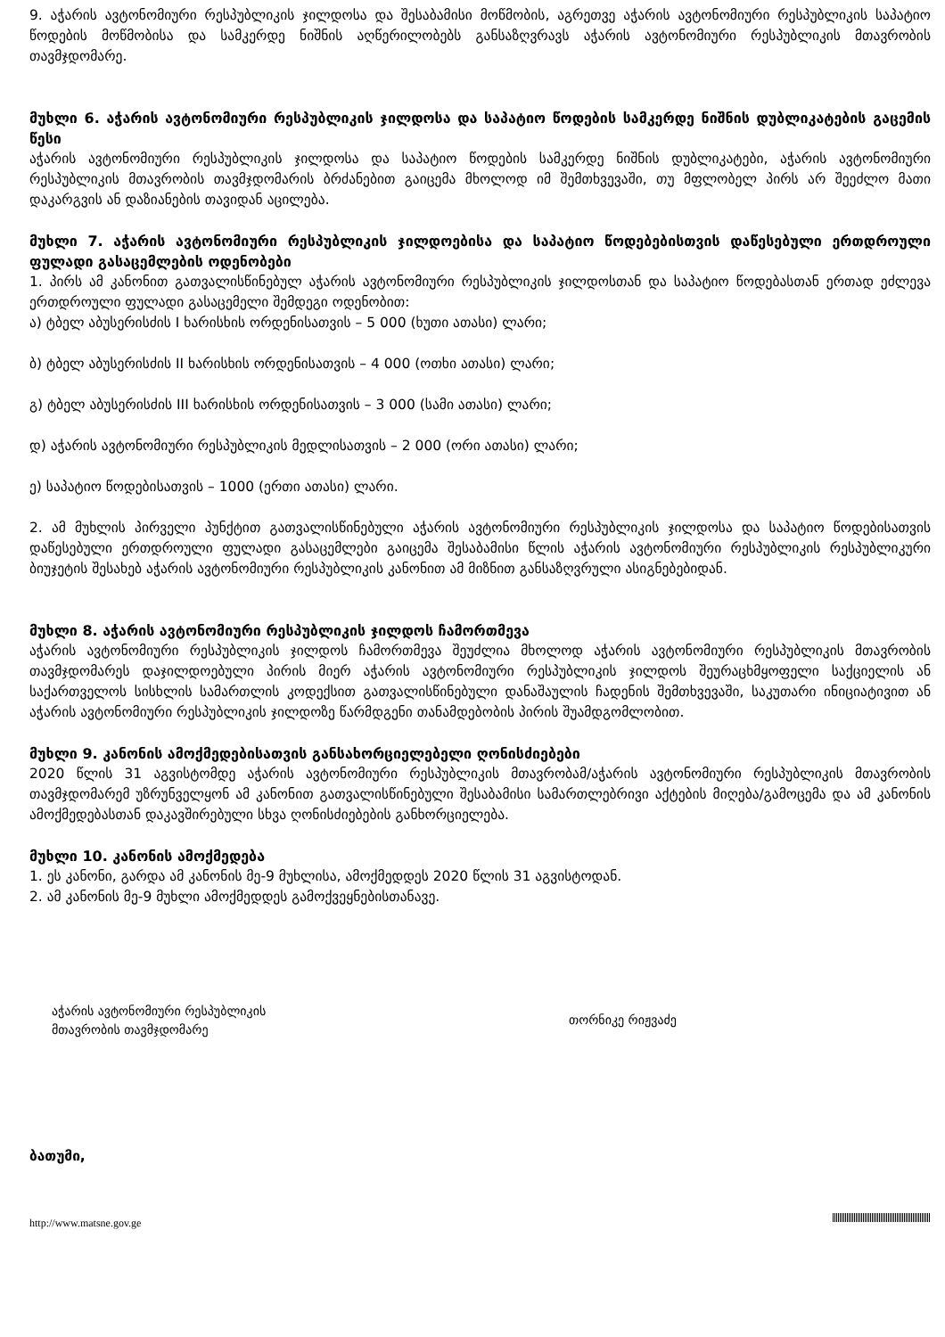9. აჭარის ავტონომიური რესპუბლიკის ჯილდოსა და შესაბამისი მოწმობის, აგრეთვე აჭარის ავტონომიური რესპუბლიკის საპატიო წოდების მოწმობისა და სამკერდე ნიშნის აღწერილობებს განსაზღვრავს აჭარის ავტონომიური რესპუბლიკის მთავრობის თავმჯდომარე.
მუხლი 6. აჭარის ავტონომიური რესპუბლიკის ჯილდოსა და საპატიო წოდების სამკერდე ნიშნის დუბლიკატების გაცემის წესი
აჭარის ავტონომიური რესპუბლიკის ჯილდოსა და საპატიო წოდების სამკერდე ნიშნის დუბლიკატები, აჭარის ავტონომიური რესპუბლიკის მთავრობის თავმჯდომარის ბრძანებით გაიცემა მხოლოდ იმ შემთხვევაში, თუ მფლობელ პირს არ შეეძლო მათი დაკარგვის ან დაზიანების თავიდან აცილება.
მუხლი 7. აჭარის ავტონომიური რესპუბლიკის ჯილდოებისა და საპატიო წოდებებისთვის დაწესებული ერთდროული ფულადი გასაცემლების ოდენობები
1. პირს ამ კანონით გათვალისწინებულ აჭარის ავტონომიური რესპუბლიკის ჯილდოსთან და საპატიო წოდებასთან ერთად ეძლევა ერთდროული ფულადი გასაცემელი შემდეგი ოდენობით:
ა) ტბელ აბუსერისძის I ხარისხის ორდენისათვის – 5 000 (ხუთი ათასი) ლარი;
ბ) ტბელ აბუსერისძის II ხარისხის ორდენისათვის – 4 000 (ოთხი ათასი) ლარი;
გ) ტბელ აბუსერისძის III ხარისხის ორდენისათვის – 3 000 (სამი ათასი) ლარი;
დ) აჭარის ავტონომიური რესპუბლიკის მედლისათვის – 2 000 (ორი ათასი) ლარი;
ე) საპატიო წოდებისათვის – 1000 (ერთი ათასი) ლარი.
2. ამ მუხლის პირველი პუნქტით გათვალისწინებული აჭარის ავტონომიური რესპუბლიკის ჯილდოსა და საპატიო წოდებისათვის დაწესებული ერთდროული ფულადი გასაცემლები გაიცემა შესაბამისი წლის აჭარის ავტონომიური რესპუბლიკის რესპუბლიკური ბიუჯეტის შესახებ აჭარის ავტონომიური რესპუბლიკის კანონით ამ მიზნით განსაზღვრული ასიგნებებიდან.
მუხლი 8. აჭარის ავტონომიური რესპუბლიკის ჯილდოს ჩამორთმევა
აჭარის ავტონომიური რესპუბლიკის ჯილდოს ჩამორთმევა შეუძლია მხოლოდ აჭარის ავტონომიური რესპუბლიკის მთავრობის თავმჯდომარეს დაჯილდოებული პირის მიერ აჭარის ავტონომიური რესპუბლიკის ჯილდოს შეურაცხმყოფელი საქციელის ან საქართველოს სისხლის სამართლის კოდექსით გათვალისწინებული დანაშაულის ჩადენის შემთხვევაში, საკუთარი ინიციატივით ან აჭარის ავტონომიური რესპუბლიკის ჯილდოზე წარმდგენი თანამდებობის პირის შუამდგომლობით.
მუხლი 9. კანონის ამოქმედებისათვის განსახორციელებელი ღონისძიებები
2020 წლის 31 აგვისტომდე აჭარის ავტონომიური რესპუბლიკის მთავრობამ/აჭარის ავტონომიური რესპუბლიკის მთავრობის თავმჯდომარემ უზრუნველყონ ამ კანონით გათვალისწინებული შესაბამისი სამართლებრივი აქტების მიღება/გამოცემა და ამ კანონის ამოქმედებასთან დაკავშირებული სხვა ღონისძიებების განხორციელება.
მუხლი 10. კანონის ამოქმედება
1. ეს კანონი, გარდა ამ კანონის მე-9 მუხლისა, ამოქმედდეს 2020 წლის 31 აგვისტოდან.
2. ამ კანონის მე-9 მუხლი ამოქმედდეს გამოქვეყნებისთანავე.
აჭარის ავტონომიური რესპუბლიკის
მთავრობის თავმჯდომარე
თორნიკე რიჟვაძე
ბათუმი,
http://www.matsne.gov.ge